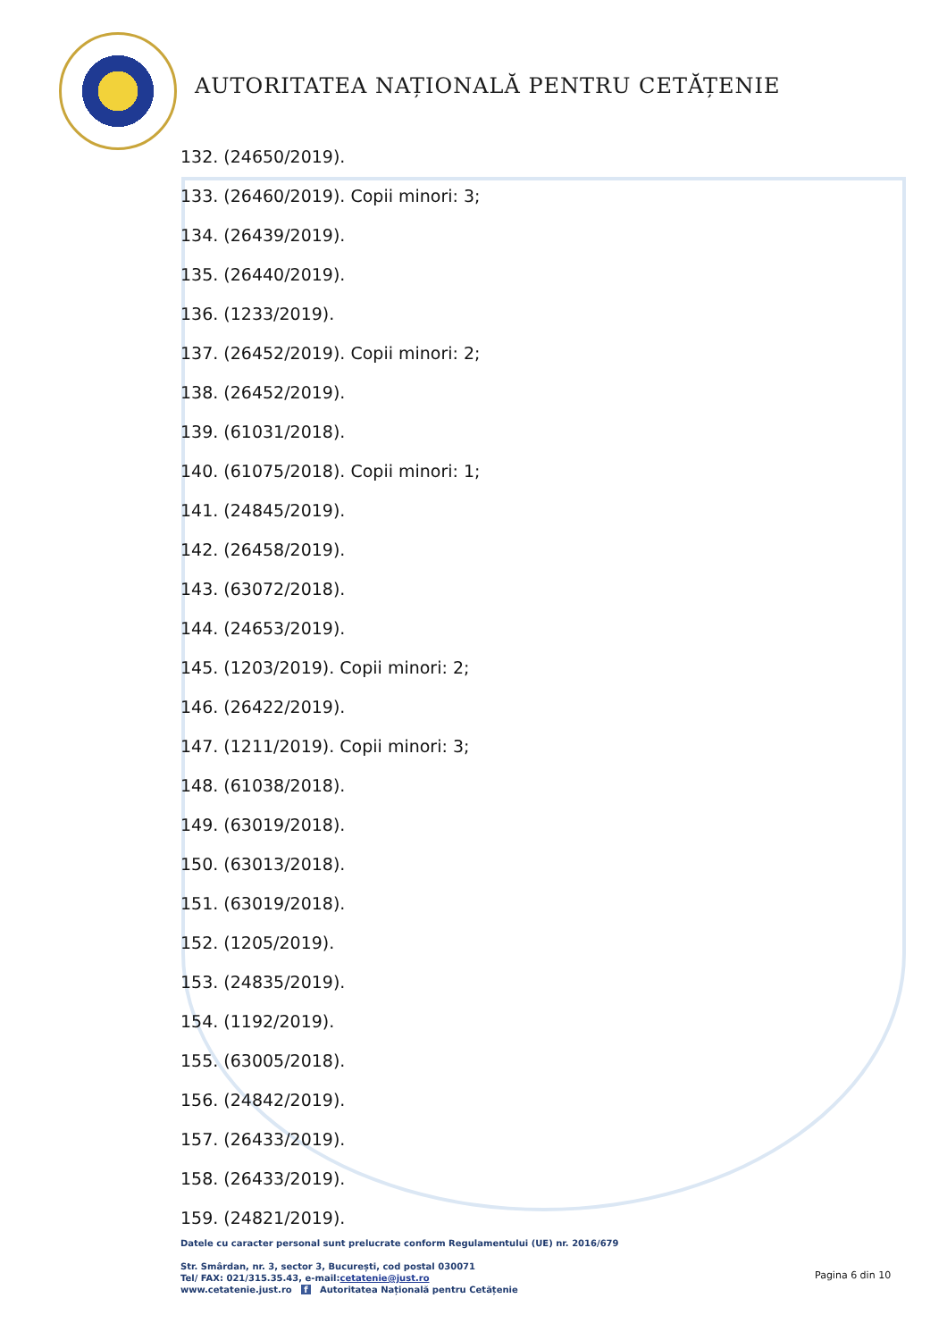AUTORITATEA NAȚIONALĂ PENTRU CETĂȚENIE
132. (24650/2019).
133. (26460/2019). Copii minori: 3;
134. (26439/2019).
135. (26440/2019).
136. (1233/2019).
137. (26452/2019). Copii minori: 2;
138. (26452/2019).
139. (61031/2018).
140. (61075/2018). Copii minori: 1;
141. (24845/2019).
142. (26458/2019).
143. (63072/2018).
144. (24653/2019).
145. (1203/2019). Copii minori: 2;
146. (26422/2019).
147. (1211/2019). Copii minori: 3;
148. (61038/2018).
149. (63019/2018).
150. (63013/2018).
151. (63019/2018).
152. (1205/2019).
153. (24835/2019).
154. (1192/2019).
155. (63005/2018).
156. (24842/2019).
157. (26433/2019).
158. (26433/2019).
159. (24821/2019).
Datele cu caracter personal sunt prelucrate conform Regulamentului (UE) nr. 2016/679
Str. Smârdan, nr. 3, sector 3, București, cod postal 030071
Tel/ FAX: 021/315.35.43, e-mail:cetatenie@just.ro
www.cetatenie.just.ro f Autoritatea Națională pentru Cetățenie
Pagina 6 din 10